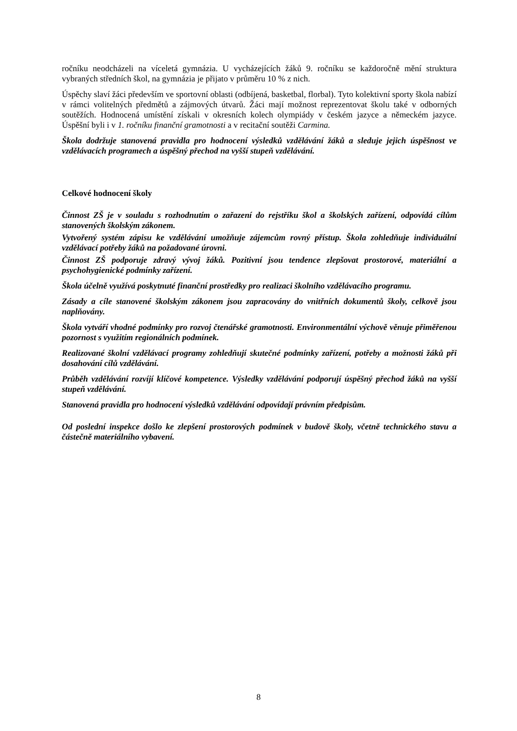ročníku neodcházeli na víceletá gymnázia. U vycházejících žáků 9. ročníku se každoročně mění struktura vybraných středních škol, na gymnázia je přijato v průměru 10 % z nich.
Úspěchy slaví žáci především ve sportovní oblasti (odbíjená, basketbal, florbal). Tyto kolektivní sporty škola nabízí v rámci volitelných předmětů a zájmových útvarů. Žáci mají možnost reprezentovat školu také v odborných soutěžích. Hodnocená umístění získali v okresních kolech olympiády v českém jazyce a německém jazyce. Úspěšní byli i v 1. ročníku finanční gramotnosti a v recitační soutěži Carmina.
Škola dodržuje stanovená pravidla pro hodnocení výsledků vzdělávání žáků a sleduje jejich úspěšnost ve vzdělávacích programech a úspěšný přechod na vyšší stupeň vzdělávání.
Celkové hodnocení školy
Činnost ZŠ je v souladu s rozhodnutím o zařazení do rejstříku škol a školských zařízení, odpovídá cílům stanovených školským zákonem.
Vytvořený systém zápisu ke vzdělávání umožňuje zájemcům rovný přístup. Škola zohledňuje individuální vzdělávací potřeby žáků na požadované úrovni.
Činnost ZŠ podporuje zdravý vývoj žáků. Pozitivní jsou tendence zlepšovat prostorové, materiální a psychohygienické podmínky zařízení.
Škola účelně využívá poskytnuté finanční prostředky pro realizaci školního vzdělávacího programu.
Zásady a cíle stanovené školským zákonem jsou zapracovány do vnitřních dokumentů školy, celkově jsou naplňovány.
Škola vytváří vhodné podmínky pro rozvoj čtenářské gramotnosti. Environmentální výchově věnuje přiměřenou pozornost s využitím regionálních podmínek.
Realizované školní vzdělávací programy zohledňují skutečné podmínky zařízení, potřeby a možnosti žáků při dosahování cílů vzdělávání.
Průběh vzdělávání rozvíjí klíčové kompetence. Výsledky vzdělávání podporují úspěšný přechod žáků na vyšší stupeň vzdělávání.
Stanovená pravidla pro hodnocení výsledků vzdělávání odpovídají právním předpisům.
Od poslední inspekce došlo ke zlepšení prostorových podmínek v budově školy, včetně technického stavu a částečně materiálního vybavení.
8